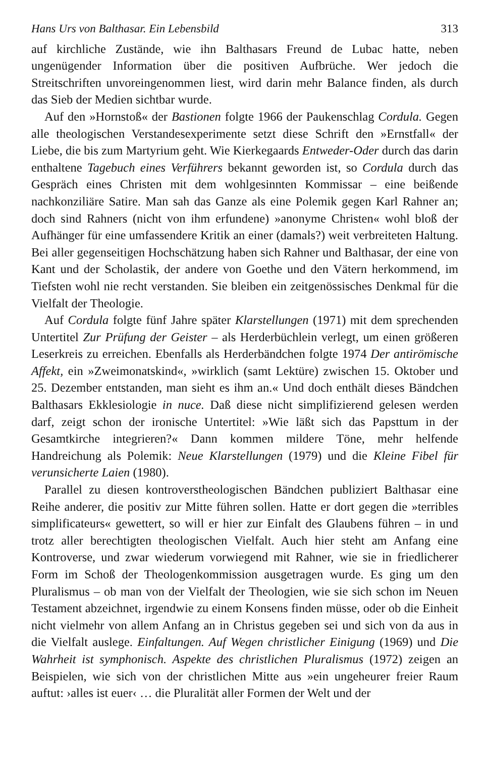Hans Urs von Balthasar. Ein Lebensbild 313
auf kirchliche Zustände, wie ihn Balthasars Freund de Lubac hatte, neben ungenügender Information über die positiven Aufbrüche. Wer jedoch die Streitschriften unvoreingenommen liest, wird darin mehr Balance finden, als durch das Sieb der Medien sichtbar wurde.
Auf den »Hornstoß« der Bastionen folgte 1966 der Paukenschlag Cordula. Gegen alle theologischen Verstandesexperimente setzt diese Schrift den »Ernstfall« der Liebe, die bis zum Martyrium geht. Wie Kierkegaards Entweder-Oder durch das darin enthaltene Tagebuch eines Verführers bekannt geworden ist, so Cordula durch das Gespräch eines Christen mit dem wohlgesinnten Kommissar – eine beißende nachkonziliäre Satire. Man sah das Ganze als eine Polemik gegen Karl Rahner an; doch sind Rahners (nicht von ihm erfundene) »anonyme Christen« wohl bloß der Aufhänger für eine umfassendere Kritik an einer (damals?) weit verbreiteten Haltung. Bei aller gegenseitigen Hochschätzung haben sich Rahner und Balthasar, der eine von Kant und der Scholastik, der andere von Goethe und den Vätern herkommend, im Tiefsten wohl nie recht verstanden. Sie bleiben ein zeitgenössisches Denkmal für die Vielfalt der Theologie.
Auf Cordula folgte fünf Jahre später Klarstellungen (1971) mit dem sprechenden Untertitel Zur Prüfung der Geister – als Herderbüchlein verlegt, um einen größeren Leserkreis zu erreichen. Ebenfalls als Herderbändchen folgte 1974 Der antirömische Affekt, ein »Zweimonatskind«, »wirklich (samt Lektüre) zwischen 15. Oktober und 25. Dezember entstanden, man sieht es ihm an.« Und doch enthält dieses Bändchen Balthasars Ekklesiologie in nuce. Daß diese nicht simplifizierend gelesen werden darf, zeigt schon der ironische Untertitel: »Wie läßt sich das Papsttum in der Gesamtkirche integrieren?« Dann kommen mildere Töne, mehr helfende Handreichung als Polemik: Neue Klarstellungen (1979) und die Kleine Fibel für verunsicherte Laien (1980).
Parallel zu diesen kontroverstheologischen Bändchen publiziert Balthasar eine Reihe anderer, die positiv zur Mitte führen sollen. Hatte er dort gegen die »terribles simplificateurs« gewettert, so will er hier zur Einfalt des Glaubens führen – in und trotz aller berechtigten theologischen Vielfalt. Auch hier steht am Anfang eine Kontroverse, und zwar wiederum vorwiegend mit Rahner, wie sie in friedlicherer Form im Schoß der Theologenkommission ausgetragen wurde. Es ging um den Pluralismus – ob man von der Vielfalt der Theologien, wie sie sich schon im Neuen Testament abzeichnet, irgendwie zu einem Konsens finden müsse, oder ob die Einheit nicht vielmehr von allem Anfang an in Christus gegeben sei und sich von da aus in die Vielfalt auslege. Einfaltungen. Auf Wegen christlicher Einigung (1969) und Die Wahrheit ist symphonisch. Aspekte des christlichen Pluralismus (1972) zeigen an Beispielen, wie sich von der christlichen Mitte aus »ein ungeheurer freier Raum auftut: ›alles ist euer‹ … die Pluralität aller Formen der Welt und der